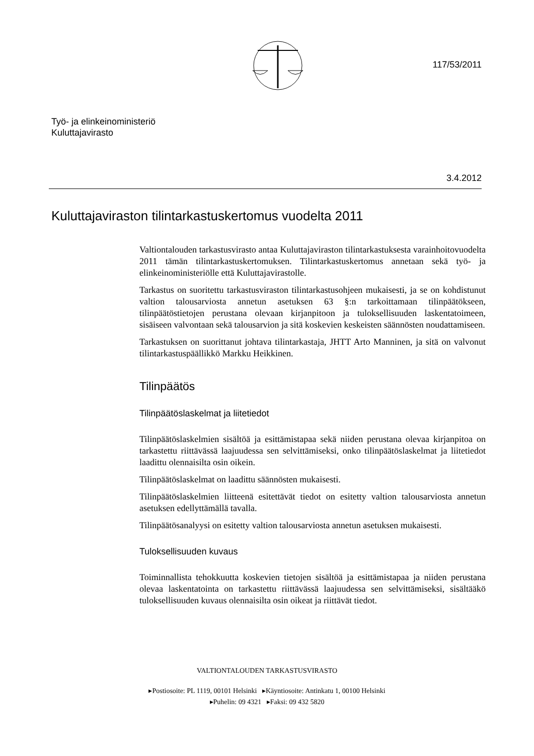117/53/2011
Työ- ja elinkeinoministeriö
Kuluttajavirasto
3.4.2012
Kuluttajaviraston tilintarkastuskertomus vuodelta 2011
Valtiontalouden tarkastusvirasto antaa Kuluttajaviraston tilintarkastuksesta varainhoitovuodelta 2011 tämän tilintarkastuskertomuksen. Tilintarkastuskertomus annetaan sekä työ- ja elinkeinoministeriölle että Kuluttajavirastolle.
Tarkastus on suoritettu tarkastusviraston tilintarkastusohjeen mukaisesti, ja se on kohdistunut valtion talousarviosta annetun asetuksen 63 §:n tarkoittamaan tilinpäätökseen, tilinpäätöstietojen perustana olevaan kirjanpitoon ja tuloksellisuuden laskentatoimeen, sisäiseen valvontaan sekä talousarvion ja sitä koskevien keskeisten säännösten noudattamiseen.
Tarkastuksen on suorittanut johtava tilintarkastaja, JHTT Arto Manninen, ja sitä on valvonut tilintarkastuspäällikkö Markku Heikkinen.
Tilinpäätös
Tilinpäätöslaskelmat ja liitetiedot
Tilinpäätöslaskelmien sisältöä ja esittämistapaa sekä niiden perustana olevaa kirjanpitoa on tarkastettu riittävässä laajuudessa sen selvittämiseksi, onko tilinpäätöslaskelmat ja liitetiedot laadittu olennaisilta osin oikein.
Tilinpäätöslaskelmat on laadittu säännösten mukaisesti.
Tilinpäätöslaskelmien liitteenä esitettävät tiedot on esitetty valtion talousarviosta annetun asetuksen edellyttämällä tavalla.
Tilinpäätösanalyysi on esitetty valtion talousarviosta annetun asetuksen mukaisesti.
Tuloksellisuuden kuvaus
Toiminnallista tehokkuutta koskevien tietojen sisältöä ja esittämistapaa ja niiden perustana olevaa laskentatointa on tarkastettu riittävässä laajuudessa sen selvittämiseksi, sisältääkö tuloksellisuuden kuvaus olennaisilta osin oikeat ja riittävät tiedot.
VALTIONTALOUDEN TARKASTUSVIRASTO
▸Postiosoite: PL 1119, 00101 Helsinki ▸Käyntiosoite: Antinkatu 1, 00100 Helsinki
▸Puhelin: 09 4321 ▸Faksi: 09 432 5820